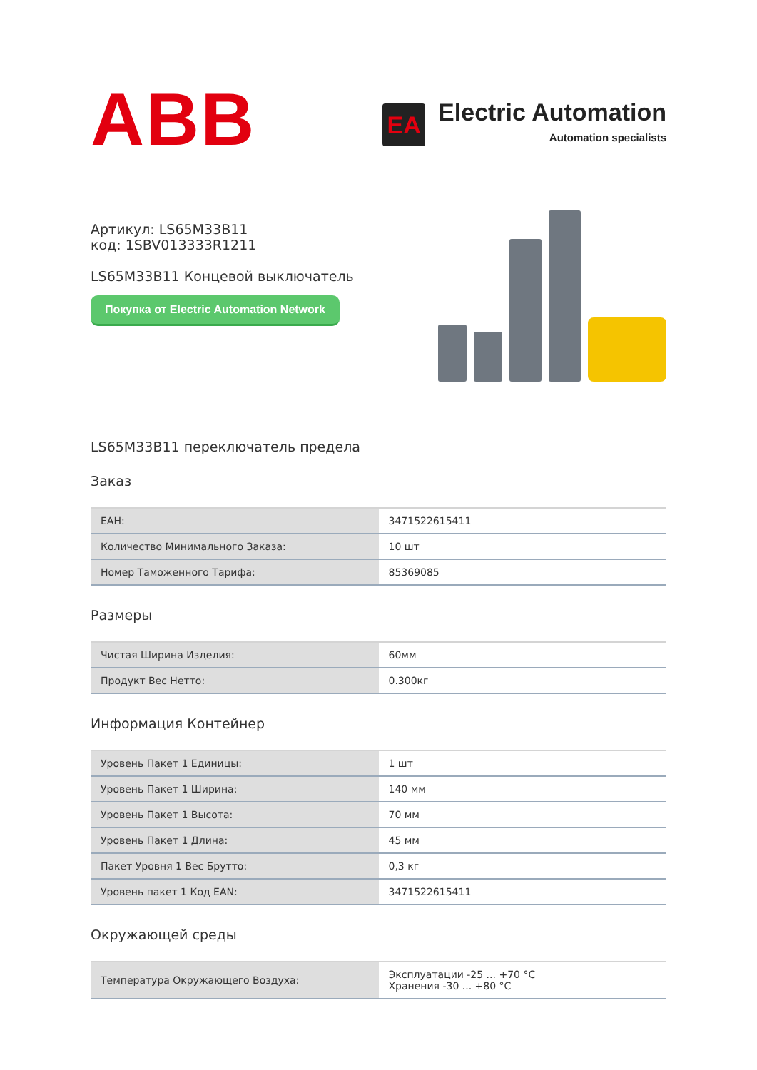ABB
EA
Electric Automation
Automation specialists
Артикул: LS65M33B11
код: 1SBV013333R1211
LS65M33B11 Концевой выключатель
Покупка от Electric Automation Network
LS65M33B11 переключатель предела
Заказ
| EAH: | 3471522615411 |
| Количество Минимального Заказа: | 10 шт |
| Номер Таможенного Тарифа: | 85369085 |
Размеры
| Чистая Ширина Изделия: | 60мм |
| Продукт Вес Нетто: | 0.300кг |
Информация Контейнер
| Уровень Пакет 1 Единицы: | 1 шт |
| Уровень Пакет 1 Ширина: | 140 мм |
| Уровень Пакет 1 Высота: | 70 мм |
| Уровень Пакет 1 Длина: | 45 мм |
| Пакет Уровня 1 Вес Брутто: | 0,3 кг |
| Уровень пакет 1 Код EAN: | 3471522615411 |
Окружающей среды
| Температура Окружающего Воздуха: | Эксплуатации -25 ... +70 °C Хранения -30 ... +80 °C |